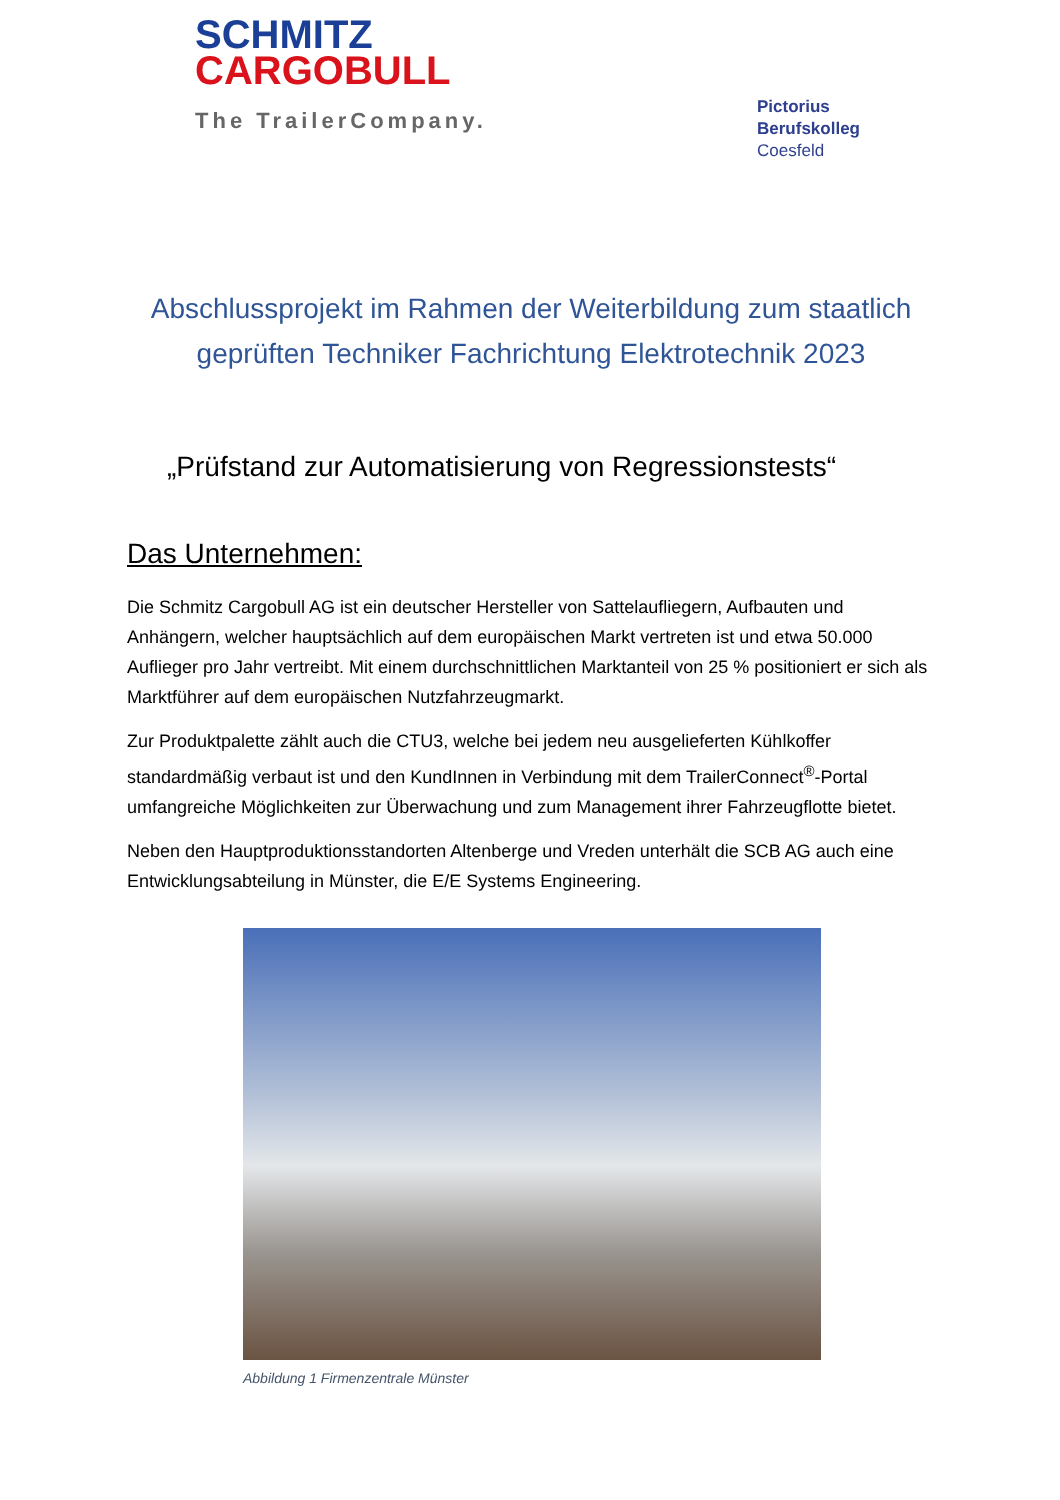SCHMITZ
CARGOBULL
The TrailerCompany.
Pictorius
Berufskolleg
Coesfeld
Abschlussprojekt im Rahmen der Weiterbildung zum staatlich geprüften Techniker Fachrichtung Elektrotechnik 2023
„Prüfstand zur Automatisierung von Regressionstests“
Das Unternehmen:
Die Schmitz Cargobull AG ist ein deutscher Hersteller von Sattelaufliegern, Aufbauten und Anhängern, welcher hauptsächlich auf dem europäischen Markt vertreten ist und etwa 50.000 Auflieger pro Jahr vertreibt. Mit einem durchschnittlichen Marktanteil von 25 % positioniert er sich als Marktführer auf dem europäischen Nutzfahrzeugmarkt.
Zur Produktpalette zählt auch die CTU3, welche bei jedem neu ausgelieferten Kühlkoffer standardmäßig verbaut ist und den KundInnen in Verbindung mit dem TrailerConnect<sup>®</sup>-Portal umfangreiche Möglichkeiten zur Überwachung und zum Management ihrer Fahrzeugflotte bietet.
Neben den Hauptproduktionsstandorten Altenberge und Vreden unterhält die SCB AG auch eine Entwicklungsabteilung in Münster, die E/E Systems Engineering.
Abbildung 1 Firmenzentrale Münster